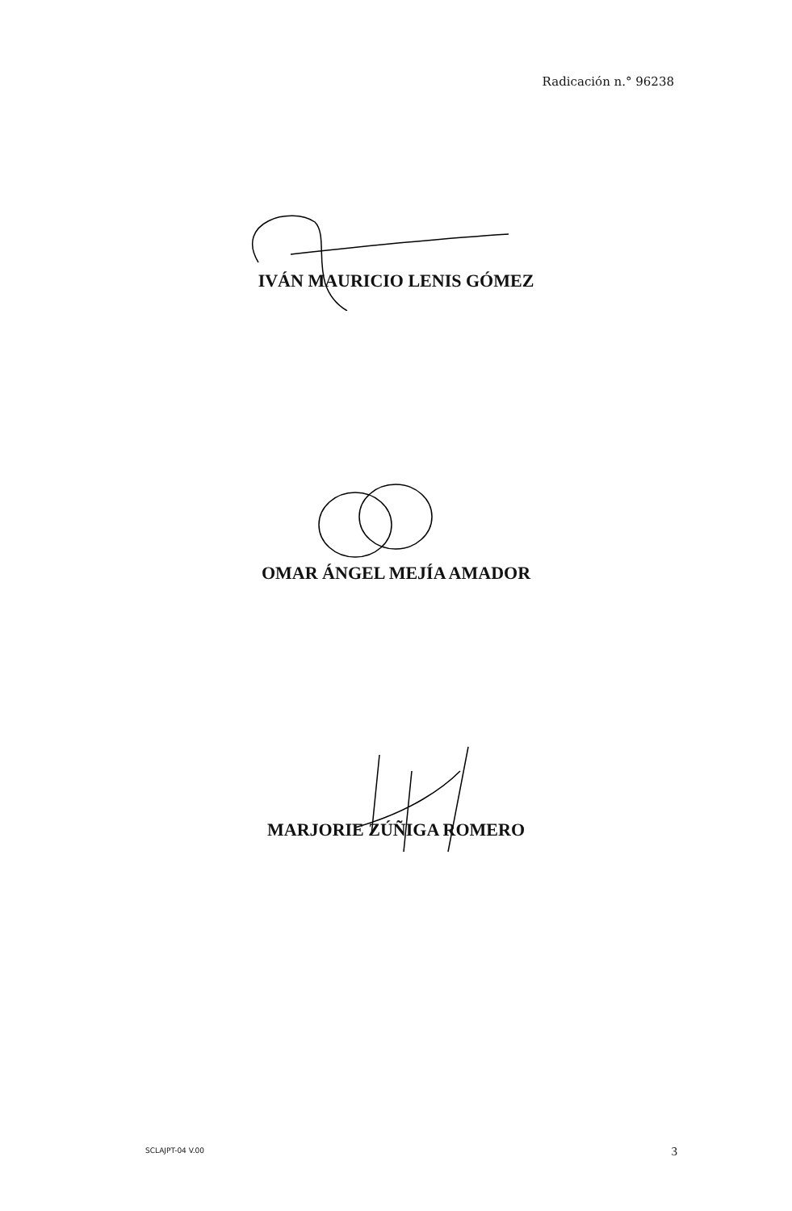Radicación n.° 96238
IVÁN MAURICIO LENIS GÓMEZ
OMAR ÁNGEL MEJÍA AMADOR
MARJORIE ZÚÑIGA ROMERO
SCLAJPT-04 V.00 3